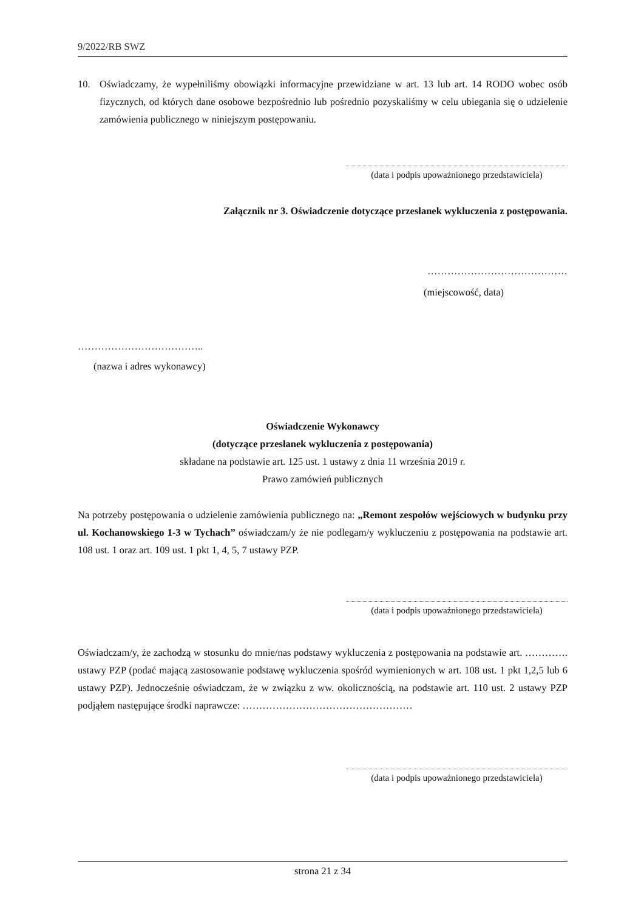9/2022/RB SWZ
10. Oświadczamy, że wypełniliśmy obowiązki informacyjne przewidziane w art. 13 lub art. 14 RODO wobec osób fizycznych, od których dane osobowe bezpośrednio lub pośrednio pozyskaliśmy w celu ubiegania się o udzielenie zamówienia publicznego w niniejszym postępowaniu.
(data i podpis upoważnionego przedstawiciela)
Załącznik nr 3. Oświadczenie dotyczące przesłanek wykluczenia z postępowania.
……………………………………
(miejscowość, data)
………………………………..
(nazwa i adres wykonawcy)
Oświadczenie Wykonawcy
(dotyczące przesłanek wykluczenia z postępowania)
składane na podstawie art. 125 ust. 1 ustawy z dnia 11 września 2019 r.
Prawo zamówień publicznych
Na potrzeby postępowania o udzielenie zamówienia publicznego na: „Remont zespołów wejściowych w budynku przy ul. Kochanowskiego 1-3 w Tychach” oświadczam/y że nie podlegam/y wykluczeniu z postępowania na podstawie art. 108 ust. 1 oraz art. 109 ust. 1 pkt 1, 4, 5, 7 ustawy PZP.
(data i podpis upoważnionego przedstawiciela)
Oświadczam/y, że zachodzą w stosunku do mnie/nas podstawy wykluczenia z postępowania na podstawie art. …………. ustawy PZP (podać mającą zastosowanie podstawę wykluczenia spośród wymienionych w art. 108 ust. 1 pkt 1,2,5 lub 6 ustawy PZP). Jednocześnie oświadczam, że w związku z ww. okolicznością, na podstawie art. 110 ust. 2 ustawy PZP podjąłem następujące środki naprawcze: ……………………………………………
(data i podpis upoważnionego przedstawiciela)
strona 21 z 34